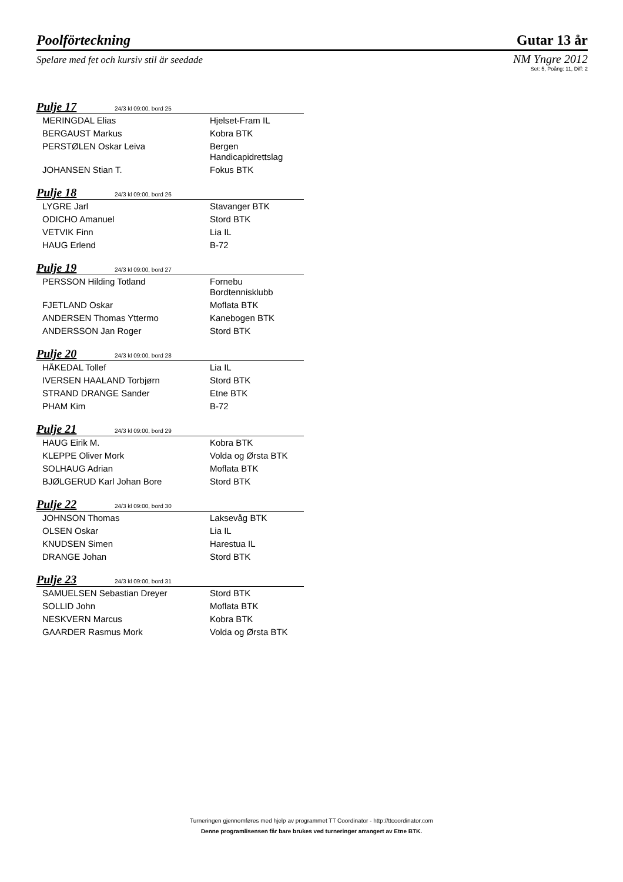Poolförteckning Gutar 13 år
Spelare med fet och kursiv stil är seedade NM Yngre 2012
Set: 5, Poång: 11, Diff: 2
Pulje 17 24/3 kl 09:00, bord 25
| MERINGDAL Elias | Hjelset-Fram IL |
| BERGAUST Markus | Kobra BTK |
| PERSTØLEN Oskar Leiva | Bergen Handicapidrettslag |
| JOHANSEN Stian T. | Fokus BTK |
Pulje 18 24/3 kl 09:00, bord 26
| LYGRE Jarl | Stavanger BTK |
| ODICHO Amanuel | Stord BTK |
| VETVIK Finn | Lia IL |
| HAUG Erlend | B-72 |
Pulje 19 24/3 kl 09:00, bord 27
| PERSSON Hilding Totland | Fornebu Bordtennisklubb |
| FJETLAND Oskar | Moflata BTK |
| ANDERSEN Thomas Yttermo | Kanebogen BTK |
| ANDERSSON Jan Roger | Stord BTK |
Pulje 20 24/3 kl 09:00, bord 28
| HÅKEDAL Tollef | Lia IL |
| IVERSEN HAALAND Torbjørn | Stord BTK |
| STRAND DRANGE Sander | Etne BTK |
| PHAM Kim | B-72 |
Pulje 21 24/3 kl 09:00, bord 29
| HAUG Eirik M. | Kobra BTK |
| KLEPPE Oliver Mork | Volda og Ørsta BTK |
| SOLHAUG Adrian | Moflata BTK |
| BJØLGERUD Karl Johan Bore | Stord BTK |
Pulje 22 24/3 kl 09:00, bord 30
| JOHNSON Thomas | Laksevåg BTK |
| OLSEN Oskar | Lia IL |
| KNUDSEN Simen | Harestua IL |
| DRANGE Johan | Stord BTK |
Pulje 23 24/3 kl 09:00, bord 31
| SAMUELSEN Sebastian Dreyer | Stord BTK |
| SOLLID John | Moflata BTK |
| NESKVERN Marcus | Kobra BTK |
| GAARDER Rasmus Mork | Volda og Ørsta BTK |
Turneringen gjennomføres med hjelp av programmet TT Coordinator - http://ttcoordinator.com
Denne programlisensen får bare brukes ved turneringer arrangert av Etne BTK.